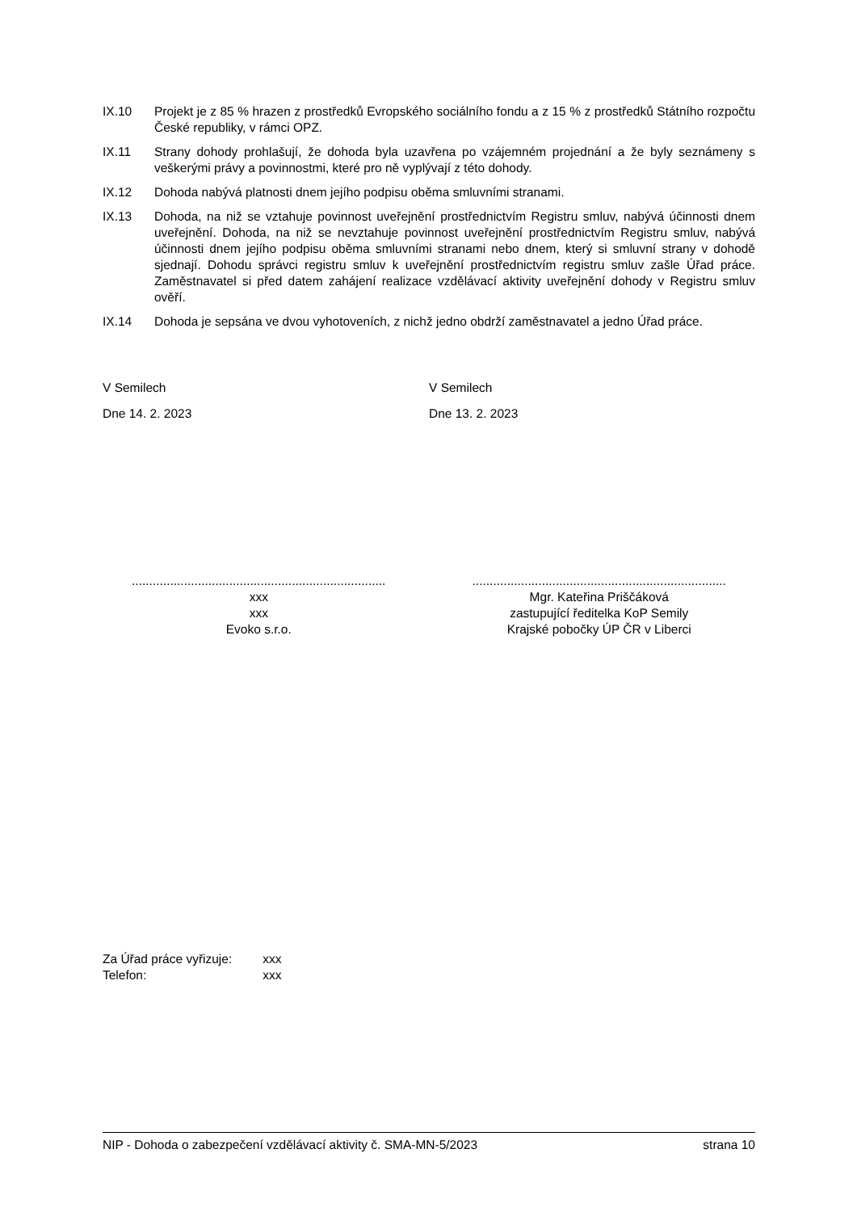IX.10 Projekt je z 85 % hrazen z prostředků Evropského sociálního fondu a z 15 % z prostředků Státního rozpočtu České republiky, v rámci OPZ.
IX.11 Strany dohody prohlašují, že dohoda byla uzavřena po vzájemném projednání a že byly seznámeny s veškerými právy a povinnostmi, které pro ně vyplývají z této dohody.
IX.12 Dohoda nabývá platnosti dnem jejího podpisu oběma smluvními stranami.
IX.13 Dohoda, na niž se vztahuje povinnost uveřejnění prostřednictvím Registru smluv, nabývá účinnosti dnem uveřejnění. Dohoda, na niž se nevztahuje povinnost uveřejnění prostřednictvím Registru smluv, nabývá účinnosti dnem jejího podpisu oběma smluvními stranami nebo dnem, který si smluvní strany v dohodě sjednají. Dohodu správci registru smluv k uveřejnění prostřednictvím registru smluv zašle Úřad práce. Zaměstnavatel si před datem zahájení realizace vzdělávací aktivity uveřejnění dohody v Registru smluv ověří.
IX.14 Dohoda je sepsána ve dvou vyhotoveních, z nichž jedno obdrží zaměstnavatel a jedno Úřad práce.
V Semilech
Dne 14. 2. 2023
V Semilech
Dne 13. 2. 2023
.........................................................................
xxx
xxx
Evoko s.r.o.
.........................................................................
Mgr. Kateřina Priščáková
zastupující ředitelka KoP Semily
Krajské pobočky ÚP ČR v Liberci
Za Úřad práce vyřizuje: xxx
Telefon: xxx
NIP - Dohoda o zabezpečení vzdělávací aktivity č. SMA-MN-5/2023 strana 10